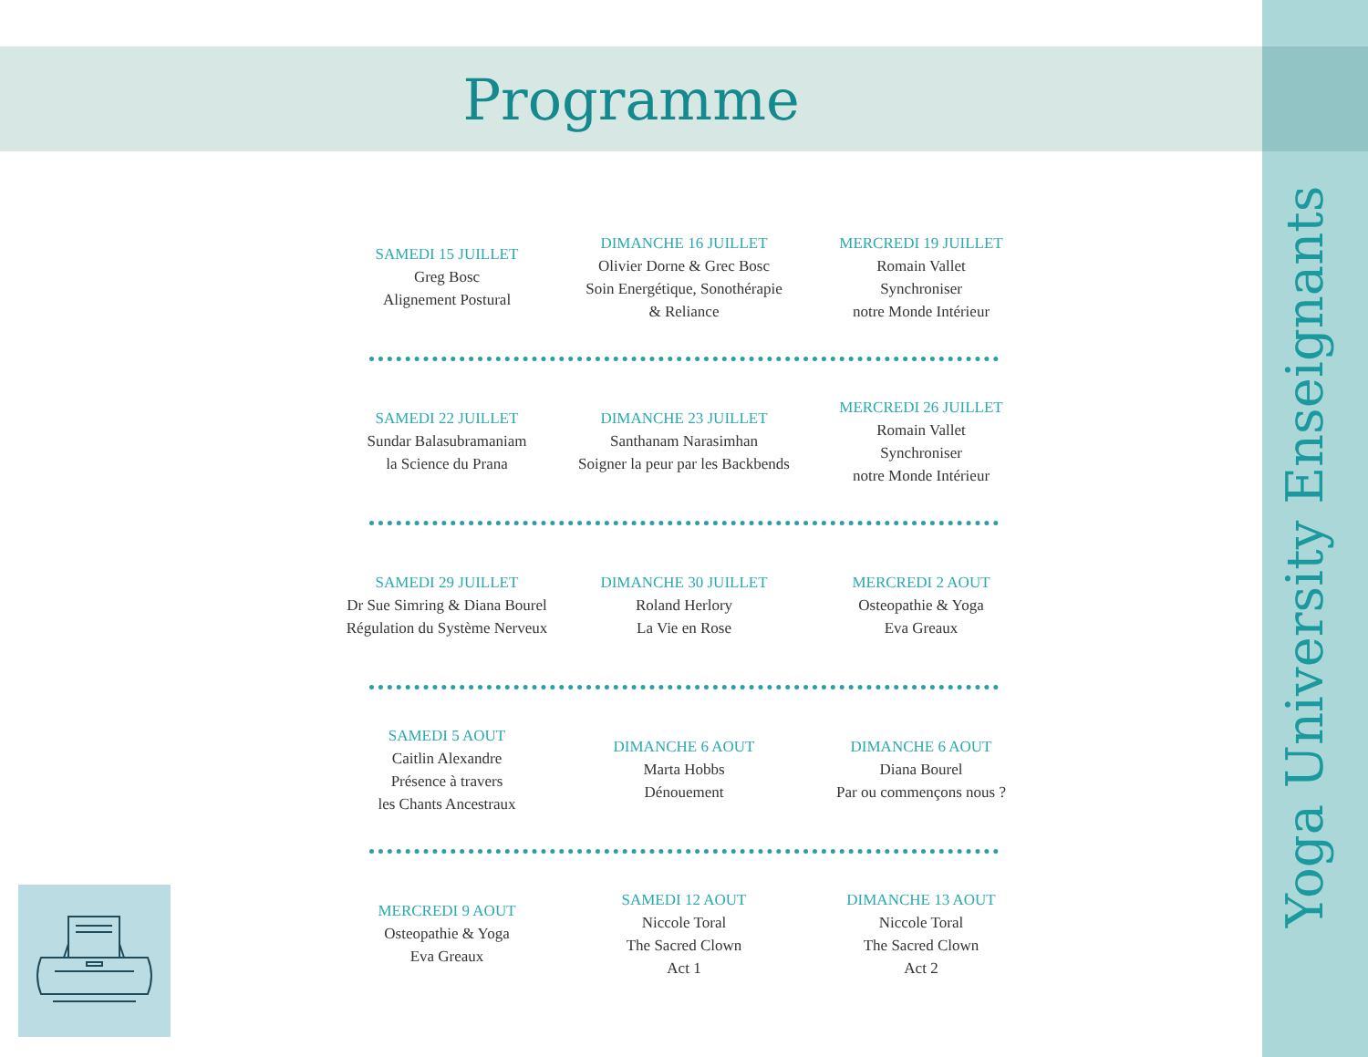Programme
Yoga University Enseignants
SAMEDI 15 JUILLET
Greg Bosc
Alignement Postural
DIMANCHE 16 JUILLET
Olivier Dorne & Grec Bosc
Soin Energétique, Sonothérapie
& Reliance
MERCREDI 19 JUILLET
Romain Vallet
Synchroniser
notre Monde Intérieur
SAMEDI 22 JUILLET
Sundar Balasubramaniam
la Science du Prana
DIMANCHE 23 JUILLET
Santhanam Narasimhan
Soigner la peur par les Backbends
MERCREDI 26 JUILLET
Romain Vallet
Synchroniser
notre Monde Intérieur
SAMEDI 29 JUILLET
Dr Sue Simring & Diana Bourel
Régulation du Système Nerveux
DIMANCHE 30 JUILLET
Roland Herlory
La Vie en Rose
MERCREDI 2 AOUT
Osteopathie & Yoga
Eva Greaux
SAMEDI 5 AOUT
Caitlin Alexandre
Présence à travers
les Chants Ancestraux
DIMANCHE 6 AOUT
Marta Hobbs
Dénouement
DIMANCHE 6 AOUT
Diana Bourel
Par ou commençons nous ?
MERCREDI 9 AOUT
Osteopathie & Yoga
Eva Greaux
SAMEDI 12 AOUT
Niccole Toral
The Sacred Clown
Act 1
DIMANCHE 13 AOUT
Niccole Toral
The Sacred Clown
Act 2